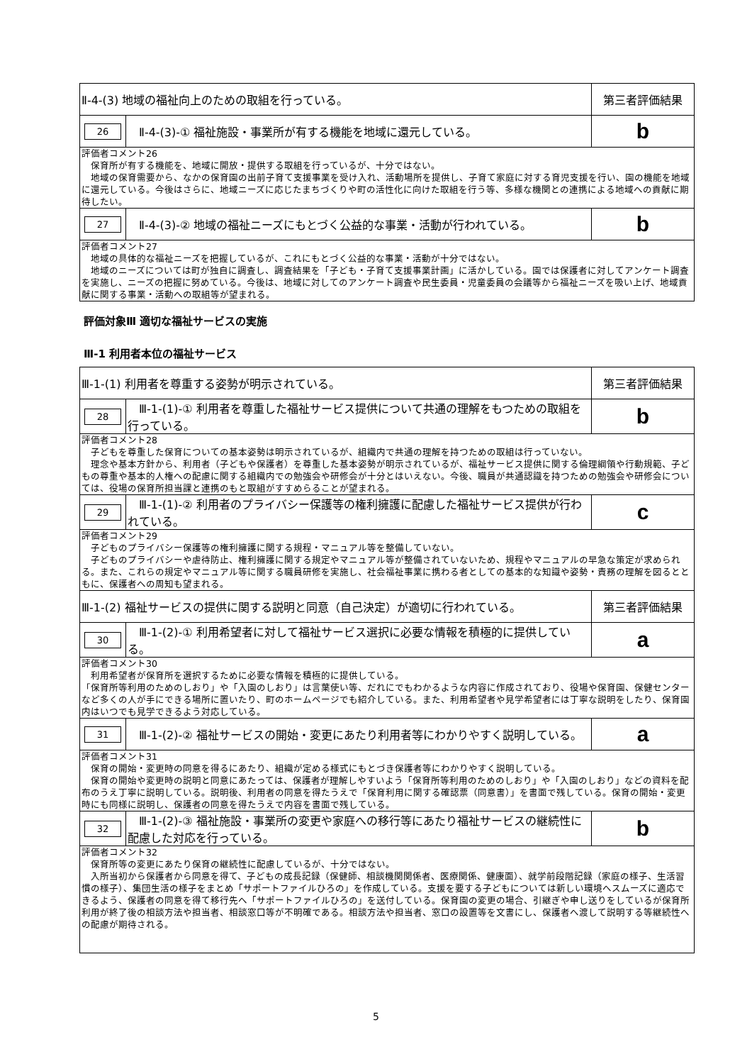| Ⅱ-4-(3) 地域の福祉向上のための取組を行っている。 | | 第三者評価結果 |
| 26 | Ⅱ-4-(3)-① 福祉施設・事業所が有する機能を地域に還元している。 | b |
| 評価者コメント26 保育所が有する機能を、地域に開放・提供する取組を行っているが、十分ではない。 地域の保育需要から、なかの保育園の出前子育て支援事業を受け入れ、活動場所を提供し、子育て家庭に対する育児支援を行い、園の機能を地域に還元している。今後はさらに、地域ニーズに応じたまちづくりや町の活性化に向けた取組を行う等、多様な機関との連携による地域への貢献に期待したい。 | | |
| 27 | Ⅱ-4-(3)-② 地域の福祉ニーズにもとづく公益的な事業・活動が行われている。 | b |
| 評価者コメント27 地域の具体的な福祉ニーズを把握しているが、これにもとづく公益的な事業・活動が十分ではない。 地域のニーズについては町が独自に調査し、調査結果を「子ども・子育て支援事業計画」に活かしている。園では保護者に対してアンケート調査を実施し、ニーズの把握に努めている。今後は、地域に対してのアンケート調査や民生委員・児童委員の会議等から福祉ニーズを吸い上げ、地域貢献に関する事業・活動への取組等が望まれる。 | | |
評価対象Ⅲ 適切な福祉サービスの実施
Ⅲ-1 利用者本位の福祉サービス
| Ⅲ-1-(1) 利用者を尊重する姿勢が明示されている。 | | 第三者評価結果 |
| 28 | Ⅲ-1-(1)-① 利用者を尊重した福祉サービス提供について共通の理解をもつための取組を行っている。 | b |
| 評価者コメント28 子どもを尊重した保育についての基本姿勢は明示されているが、組織内で共通の理解を持つための取組は行っていない。 理念や基本方針から、利用者（子どもや保護者）を尊重した基本姿勢が明示されているが、福祉サービス提供に関する倫理綱領や行動規範、子どもの尊重や基本的人権への配慮に関する組織内での勉強会や研修会が十分とはいえない。今後、職員が共通認識を持つための勉強会や研修会については、役場の保育所担当課と連携のもと取組がすすめらることが望まれる。 | | |
| 29 | Ⅲ-1-(1)-② 利用者のプライバシー保護等の権利擁護に配慮した福祉サービス提供が行われている。 | c |
| 評価者コメント29 子どものプライバシー保護等の権利擁護に関する規程・マニュアル等を整備していない。 子どものプライバシーや虐待防止、権利擁護に関する規定やマニュアル等が整備されていないため、規程やマニュアルの早急な策定が求められる。また、これらの規定やマニュアル等に関する職員研修を実施し、社会福祉事業に携わる者としての基本的な知識や姿勢・責務の理解を図るとともに、保護者への周知も望まれる。 | | |
| Ⅲ-1-(2) 福祉サービスの提供に関する説明と同意（自己決定）が適切に行われている。 | | 第三者評価結果 |
| 30 | Ⅲ-1-(2)-① 利用希望者に対して福祉サービス選択に必要な情報を積極的に提供している。 | a |
| 評価者コメント30 利用希望者が保育所を選択するために必要な情報を積極的に提供している。 「保育所等利用のためのしおり」や「入園のしおり」は言葉使い等、だれにでもわかるような内容に作成されており、役場や保育園、保健センターなど多くの人が手にできる場所に置いたり、町のホームページでも紹介している。また、利用希望者や見学希望者には丁寧な説明をしたり、保育園内はいつでも見学できるよう対応している。 | | |
| 31 | Ⅲ-1-(2)-② 福祉サービスの開始・変更にあたり利用者等にわかりやすく説明している。 | a |
| 評価者コメント31 保育の開始・変更時の同意を得るにあたり、組織が定める様式にもとづき保護者等にわかりやすく説明している。 保育の開始や変更時の説明と同意にあたっては、保護者が理解しやすいよう「保育所等利用のためのしおり」や「入園のしおり」などの資料を配布のうえ丁寧に説明している。説明後、利用者の同意を得たうえで「保育利用に関する確認票（同意書）」を書面で残している。保育の開始・変更時にも同様に説明し、保護者の同意を得たうえで内容を書面で残している。 | | |
| 32 | Ⅲ-1-(2)-③ 福祉施設・事業所の変更や家庭への移行等にあたり福祉サービスの継続性に配慮した対応を行っている。 | b |
| 評価者コメント32 保育所等の変更にあたり保育の継続性に配慮しているが、十分ではない。 入所当初から保護者から同意を得て、子どもの成長記録（保健師、相談機関関係者、医療関係、健康面）、就学前段階記録（家庭の様子、生活習慣の様子）、集団生活の様子をまとめ「サポートファイルひろの」を作成している。支援を要する子どもについては新しい環境へスムーズに適応できるよう、保護者の同意を得て移行先へ「サポートファイルひろの」を送付している。保育園の変更の場合、引継ぎや申し送りをしているが保育所利用が終了後の相談方法や担当者、相談窓口等が不明確である。相談方法や担当者、窓口の設置等を文書にし、保護者へ渡して説明する等継続性への配慮が期待される。 | | |
5